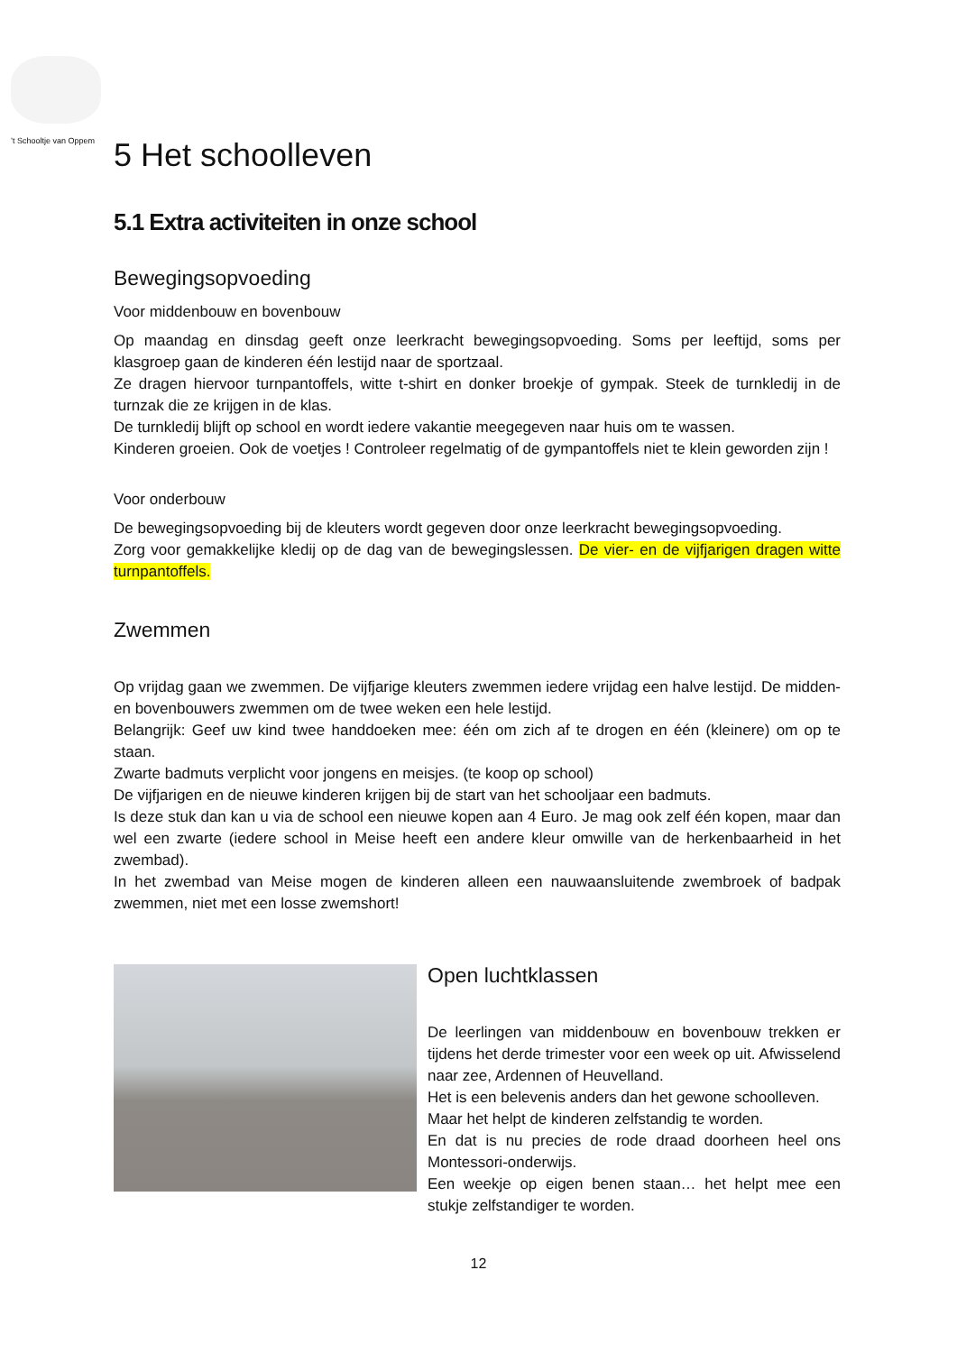’t Schooltje van Oppem
5 Het schoolleven
5.1 Extra activiteiten in onze school
Bewegingsopvoeding
Voor middenbouw en bovenbouw
Op maandag en dinsdag geeft onze leerkracht bewegingsopvoeding. Soms per leeftijd, soms per klasgroep gaan de kinderen één lestijd naar de sportzaal.
Ze dragen hiervoor turnpantoffels, witte t-shirt en donker broekje of gympak. Steek de turnkledij in de turnzak die ze krijgen in de klas.
De turnkledij blijft op school en wordt iedere vakantie meegegeven naar huis om te wassen.
Kinderen groeien. Ook de voetjes ! Controleer regelmatig of de gympantoffels niet te klein geworden zijn !
Voor onderbouw
De bewegingsopvoeding bij de kleuters wordt gegeven door onze leerkracht bewegingsopvoeding.
Zorg voor gemakkelijke kledij op de dag van de bewegingslessen. De vier- en de vijfjarigen dragen witte turnpantoffels.
Zwemmen
Op vrijdag gaan we zwemmen. De vijfjarige kleuters zwemmen iedere vrijdag een halve lestijd. De midden- en bovenbouwers zwemmen om de twee weken een hele lestijd.
Belangrijk: Geef uw kind twee handdoeken mee: één om zich af te drogen en één (kleinere) om op te staan.
Zwarte badmuts verplicht voor jongens en meisjes. (te koop op school)
De vijfjarigen en de nieuwe kinderen krijgen bij de start van het schooljaar een badmuts.
Is deze stuk dan kan u via de school een nieuwe kopen aan 4 Euro. Je mag ook zelf één kopen, maar dan wel een zwarte (iedere school in Meise heeft een andere kleur omwille van de herkenbaarheid in het zwembad).
In het zwembad van Meise mogen de kinderen alleen een nauwaansluitende zwembroek of badpak zwemmen, niet met een losse zwemshort!
Open luchtklassen
De leerlingen van middenbouw en bovenbouw trekken er tijdens het derde trimester voor een week op uit. Afwisselend naar zee, Ardennen of Heuvelland.
Het is een belevenis anders dan het gewone schoolleven.
Maar het helpt de kinderen zelfstandig te worden.
En dat is nu precies de rode draad doorheen heel ons Montessori-onderwijs.
Een weekje op eigen benen staan… het helpt mee een stukje zelfstandiger te worden.
12